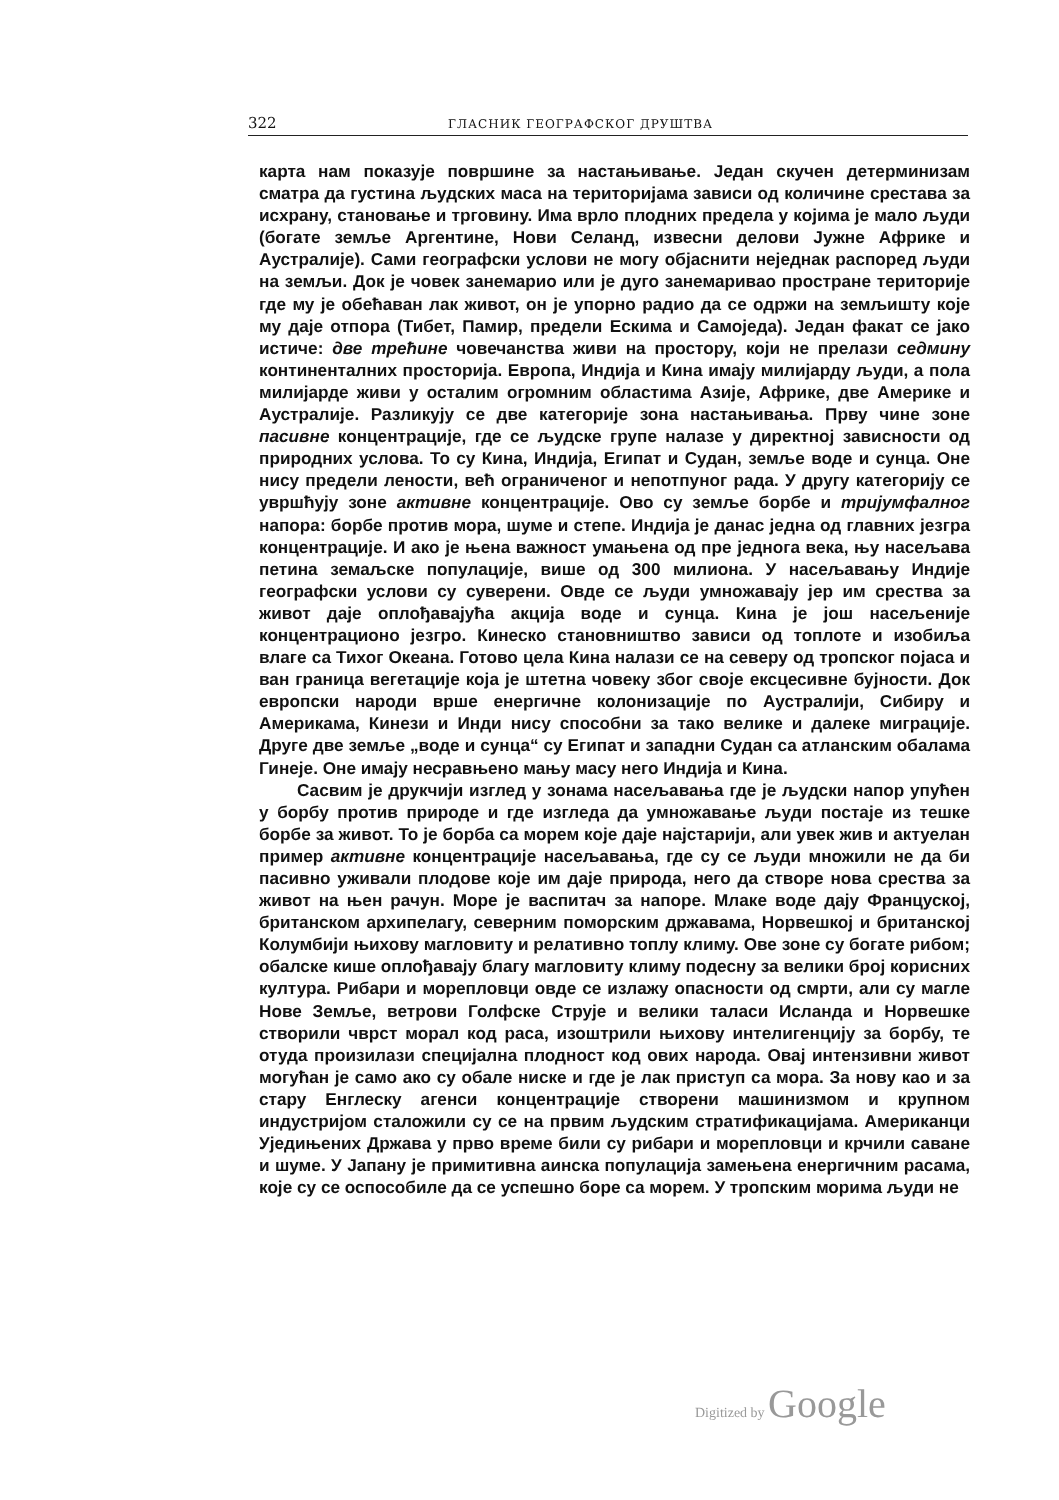322 ГЛАСНИК ГЕОГРАФСКОГ ДРУШТВА
карта нам показује површине за настањивање. Један скучен детерминизам сматра да густина људских маса на територијама зависи од количине срестава за исхрану, становање и трговину. Има врло плодних предела у којима је мало људи (богате земље Аргентине, Нови Селанд, извесни делови Јужне Африке и Аустралије). Сами географски услови не могу објаснити неједнак распоред људи на земљи. Док је човек занемарио или је дуго занемаривао простране територије где му је обећаван лак живот, он је упорно радио да се одржи на земљишту које му даје отпора (Тибет, Памир, предели Ескима и Самоједа). Један факат се јако истиче: две трећине човечанства живи на простору, који не прелази седмину континенталних просторија. Европа, Индија и Кина имају милијарду људи, а пола милијарде живи у осталим огромним областима Азије, Африке, две Америке и Аустралије. Разликују се две категорије зона настањивања. Прву чине зоне пасивне концентрације, где се људске групе налазе у директној зависности од природних услова. То су Кина, Индија, Египат и Судан, земље воде и сунца. Оне нису предели лености, већ ограниченог и непотпуног рада. У другу категорију се увршћују зоне активне концентрације. Ово су земље борбе и тријумфалног напора: борбе против мора, шуме и степе. Индија је данас једна од главних језгра концентрације. И ако је њена важност умањена од пре једнога века, њу насељава петина земаљске популације, више од 300 милиона. У насељавању Индије географски услови су суверени. Овде се људи умножавају јер им срества за живот даје оплођавајућа акција воде и сунца. Кина је још насељеније концентрационо језгро. Кинеско становништво зависи од топлоте и изобиља влаге са Тихог Океана. Готово цела Кина налази се на северу од тропског појаса и ван граница вегетације која је штетна човеку због своје ексцесивне бујности. Док европски народи врше енергичне колонизације по Аустралији, Сибиру и Америкама, Кинези и Инди нису способни за тако велике и далеке миграције. Друге две земље „воде и сунца“ су Египат и западни Судан са атланским обалама Гинеје. Оне имају несравњено мању масу него Индија и Кина.
Сасвим је друкчији изглед у зонама насељавања где је људски напор упућен у борбу против природе и где изгледа да умножавање људи постаје из тешке борбе за живот. То је борба са морем које даје најстарији, али увек жив и актуелан пример активне концентрације насељавања, где су се људи множили не да би пасивно уживали плодове које им даје природа, него да створе нова срества за живот на њен рачун. Море је васпитач за напоре. Млаке воде дају Француској, британском архипелагу, северним поморским државама, Норвешкој и британској Колумбији њихову магловиту и релативно топлу климу. Ове зоне су богате рибом; обалске кише оплођавају благу магловиту климу подесну за велики број корисних култура. Рибари и морепловци овде се излажу опасности од смрти, али су магле Нове Земље, ветрови Голфске Струје и велики таласи Исланда и Норвешке створили чврст морал код раса, изоштрили њихову интелигенцију за борбу, те отуда произилази специјална плодност код ових народа. Овај интензивни живот могућан је само ако су обале ниске и где је лак приступ са мора. За нову као и за стару Енглеску агенси концентрације створени машинизмом и крупном индустријом сталожили су се на првим људским стратификацијама. Американци Уједињених Држава у прво време били су рибари и морепловци и крчили саване и шуме. У Јапану је примитивна аинска популација замењена енергичним расама, које су се оспособиле да се успешно боре са морем. У тропским морима људи не
Digitized by Google